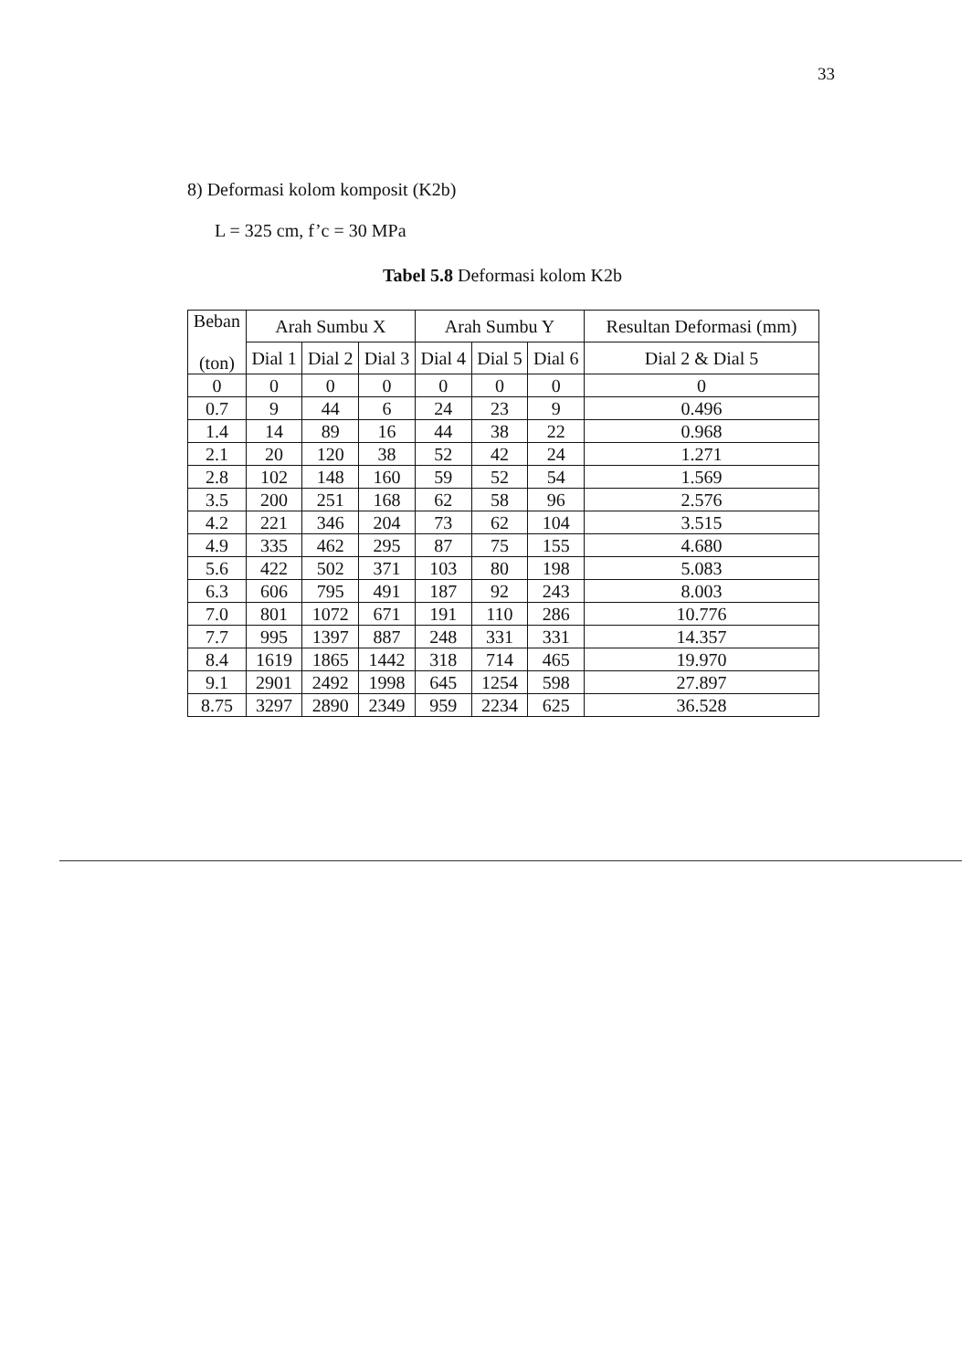33
8) Deformasi kolom komposit (K2b)
L = 325 cm, f’c = 30 MPa
Tabel 5.8 Deformasi kolom K2b
| Beban (ton) | Arah Sumbu X | | | Arah Sumbu Y | | | Resultan Deformasi (mm) |
| --- | --- | --- | --- | --- | --- | --- | --- |
| | Dial 1 | Dial 2 | Dial 3 | Dial 4 | Dial 5 | Dial 6 | Dial 2 & Dial 5 |
| 0 | 0 | 0 | 0 | 0 | 0 | 0 | 0 |
| 0.7 | 9 | 44 | 6 | 24 | 23 | 9 | 0.496 |
| 1.4 | 14 | 89 | 16 | 44 | 38 | 22 | 0.968 |
| 2.1 | 20 | 120 | 38 | 52 | 42 | 24 | 1.271 |
| 2.8 | 102 | 148 | 160 | 59 | 52 | 54 | 1.569 |
| 3.5 | 200 | 251 | 168 | 62 | 58 | 96 | 2.576 |
| 4.2 | 221 | 346 | 204 | 73 | 62 | 104 | 3.515 |
| 4.9 | 335 | 462 | 295 | 87 | 75 | 155 | 4.680 |
| 5.6 | 422 | 502 | 371 | 103 | 80 | 198 | 5.083 |
| 6.3 | 606 | 795 | 491 | 187 | 92 | 243 | 8.003 |
| 7.0 | 801 | 1072 | 671 | 191 | 110 | 286 | 10.776 |
| 7.7 | 995 | 1397 | 887 | 248 | 331 | 331 | 14.357 |
| 8.4 | 1619 | 1865 | 1442 | 318 | 714 | 465 | 19.970 |
| 9.1 | 2901 | 2492 | 1998 | 645 | 1254 | 598 | 27.897 |
| 8.75 | 3297 | 2890 | 2349 | 959 | 2234 | 625 | 36.528 |